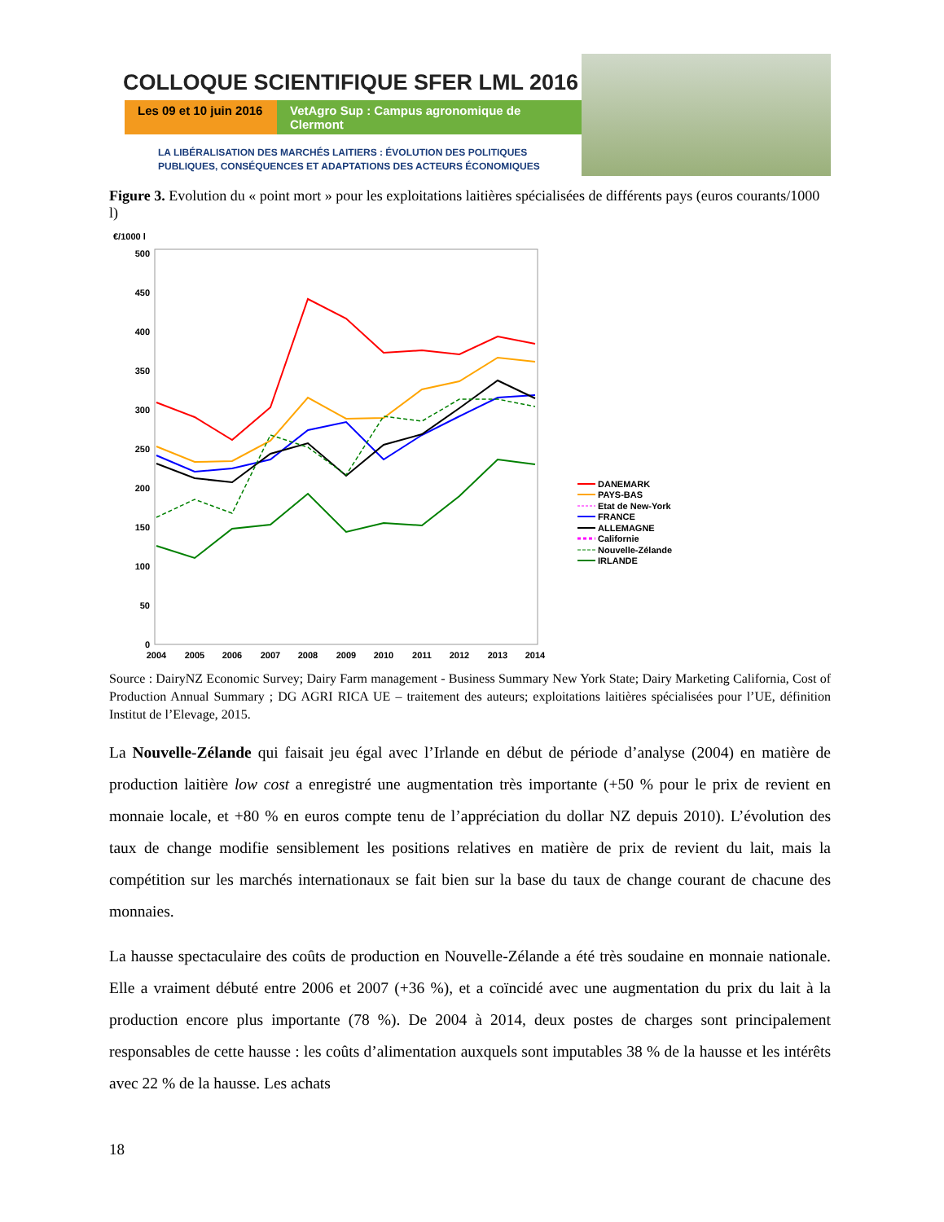COLLOQUE SCIENTIFIQUE SFER LML 2016
Les 09 et 10 juin 2016
VetAgro Sup : Campus agronomique de Clermont
LA LIBÉRALISATION DES MARCHÉS LAITIERS : ÉVOLUTION DES POLITIQUES
PUBLIQUES, CONSÉQUENCES ET ADAPTATIONS DES ACTEURS ÉCONOMIQUES
Figure 3. Evolution du « point mort » pour les exploitations laitières spécialisées de différents pays (euros courants/1000 l)
€/1000 l
500
450
400
350
300
250
200
150
100
50
0
2004
2005
2006
2007
2008
2009
2010
2011
2012
2013
2014
DANEMARK
PAYS-BAS
Etat de New-York
FRANCE
ALLEMAGNE
Californie
Nouvelle-Zélande
IRLANDE
Source : DairyNZ Economic Survey; Dairy Farm management - Business Summary New York State; Dairy Marketing California, Cost of Production Annual Summary ; DG AGRI RICA UE – traitement des auteurs; exploitations laitières spécialisées pour l’UE, définition Institut de l’Elevage, 2015.
La Nouvelle-Zélande qui faisait jeu égal avec l’Irlande en début de période d’analyse (2004) en matière de production laitière low cost a enregistré une augmentation très importante (+50 % pour le prix de revient en monnaie locale, et +80 % en euros compte tenu de l’appréciation du dollar NZ depuis 2010). L’évolution des taux de change modifie sensiblement les positions relatives en matière de prix de revient du lait, mais la compétition sur les marchés internationaux se fait bien sur la base du taux de change courant de chacune des monnaies.
La hausse spectaculaire des coûts de production en Nouvelle-Zélande a été très soudaine en monnaie nationale. Elle a vraiment débuté entre 2006 et 2007 (+36 %), et a coïncidé avec une augmentation du prix du lait à la production encore plus importante (78 %). De 2004 à 2014, deux postes de charges sont principalement responsables de cette hausse : les coûts d’alimentation auxquels sont imputables 38 % de la hausse et les intérêts avec 22 % de la hausse. Les achats
18